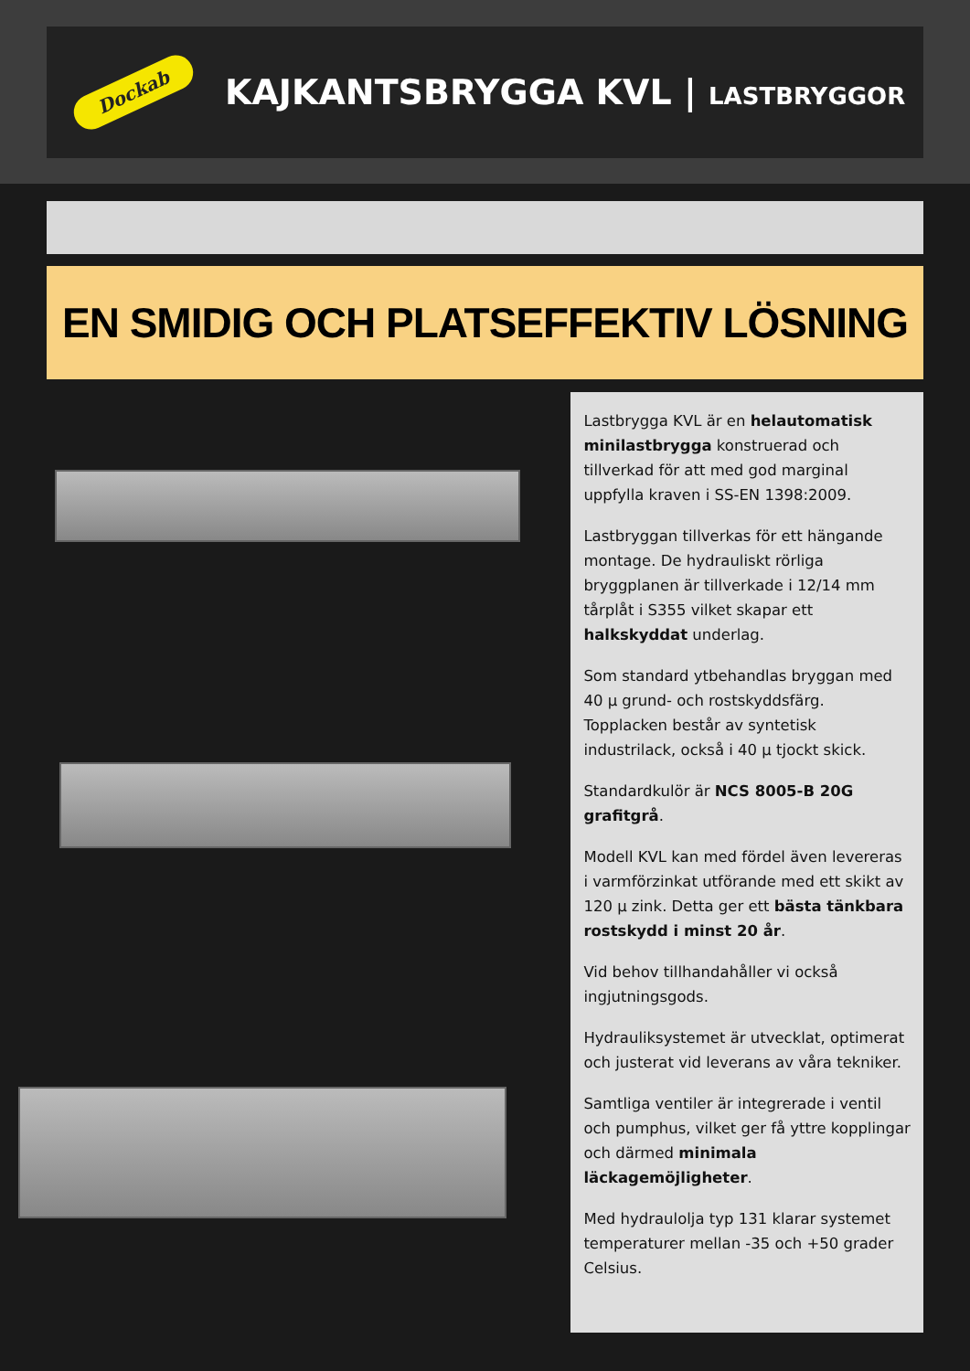Dockab
KAJKANTSBRYGGA KVL | LASTBRYGGOR
EN SMIDIG OCH PLATSEFFEKTIV LÖSNING
Lastbrygga KVL är en helautomatisk minilastbrygga konstruerad och tillverkad för att med god marginal uppfylla kraven i SS-EN 1398:2009.
Lastbryggan tillverkas för ett hängande montage. De hydrauliskt rörliga bryggplanen är tillverkade i 12/14 mm tårplåt i S355 vilket skapar ett halkskyddat underlag.
Som standard ytbehandlas bryggan med 40 µ grund- och rostskyddsfärg. Topplacken består av syntetisk industrilack, också i 40 µ tjockt skick.
Standardkulör är NCS 8005-B 20G grafitgrå.
Modell KVL kan med fördel även levereras i varmförzinkat utförande med ett skikt av 120 µ zink. Detta ger ett bästa tänkbara rostskydd i minst 20 år.
Vid behov tillhandahåller vi också ingjutningsgods.
Hydrauliksystemet är utvecklat, optimerat och justerat vid leverans av våra tekniker.
Samtliga ventiler är integrerade i ventil och pumphus, vilket ger få yttre kopplingar och därmed minimala läckagemöjligheter.
Med hydraulolja typ 131 klarar systemet temperaturer mellan -35 och +50 grader Celsius.